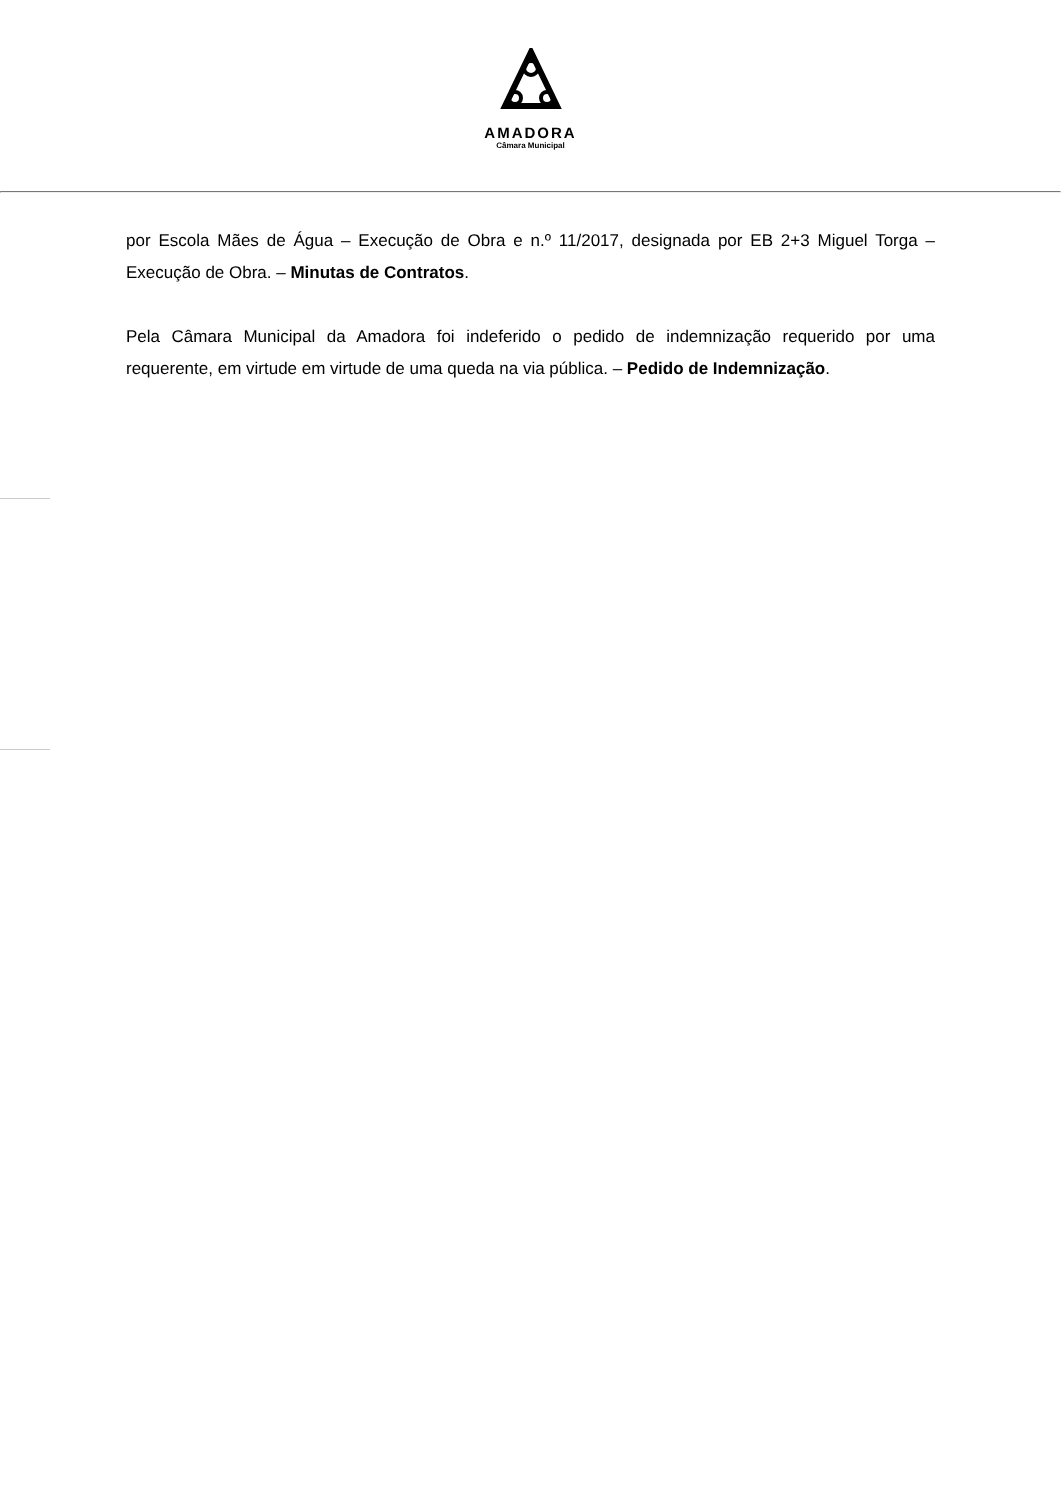AMADORA
Câmara Municipal
por Escola Mães de Água – Execução de Obra e n.º 11/2017, designada por EB 2+3 Miguel Torga – Execução de Obra. – Minutas de Contratos.
Pela Câmara Municipal da Amadora foi indeferido o pedido de indemnização requerido por uma requerente, em virtude em virtude de uma queda na via pública. – Pedido de Indemnização.